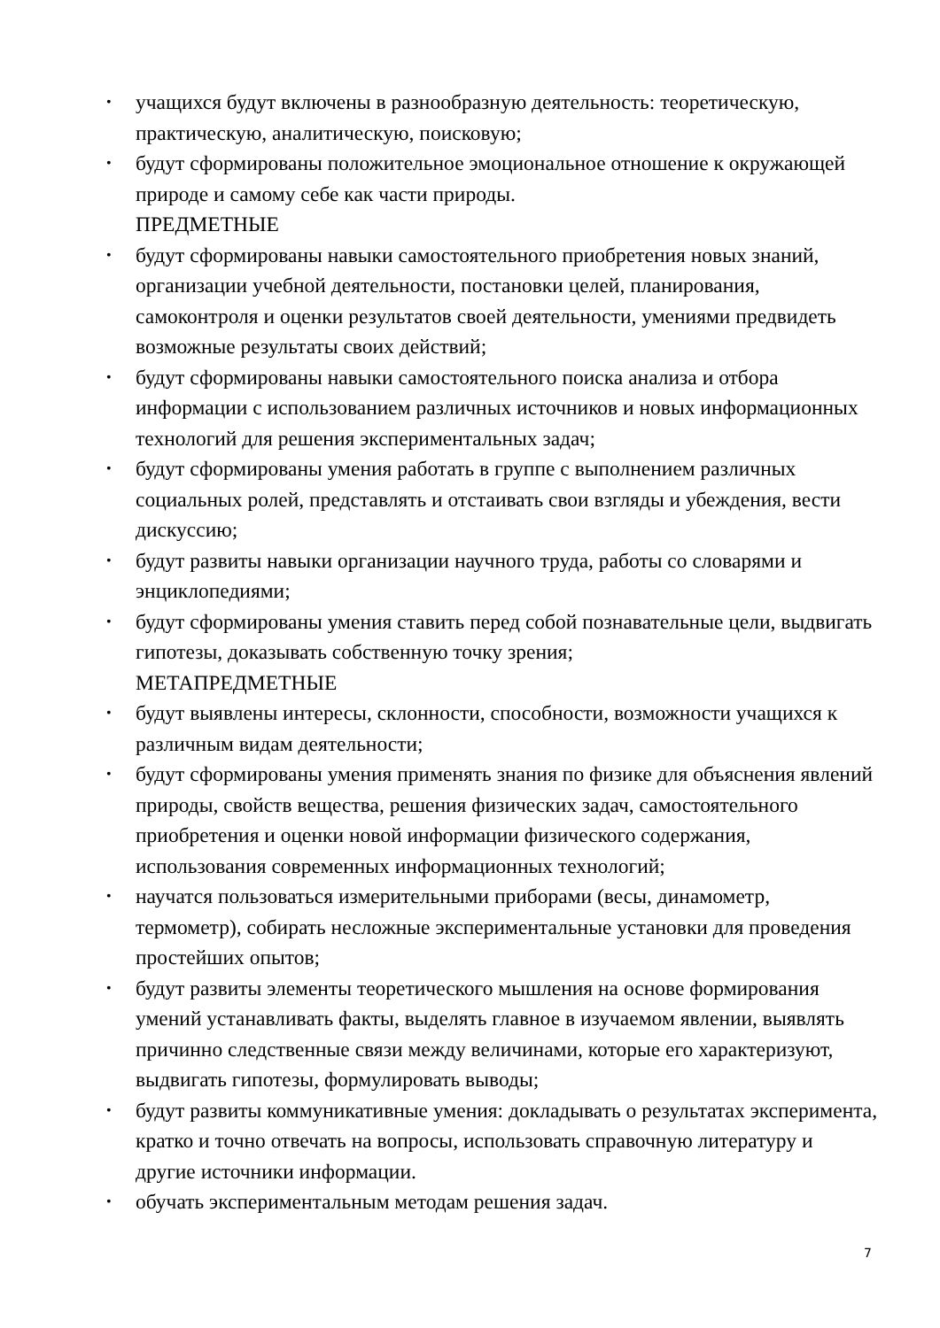учащихся будут включены в разнообразную деятельность: теоретическую, практическую, аналитическую, поисковую;
будут сформированы положительное эмоциональное отношение к окружающей природе и самому себе как части природы.
ПРЕДМЕТНЫЕ
будут сформированы навыки самостоятельного приобретения новых знаний, организации учебной деятельности, постановки целей, планирования, самоконтроля и оценки результатов своей деятельности, умениями предвидеть возможные результаты своих действий;
будут сформированы навыки самостоятельного поиска анализа и отбора информации с использованием различных источников и новых информационных технологий для решения экспериментальных задач;
будут сформированы умения работать в группе с выполнением различных социальных ролей, представлять и отстаивать свои взгляды и убеждения, вести дискуссию;
будут развиты навыки организации научного труда, работы со словарями и энциклопедиями;
будут сформированы умения ставить перед собой познавательные цели, выдвигать гипотезы, доказывать собственную точку зрения;
МЕТАПРЕДМЕТНЫЕ
будут выявлены интересы, склонности, способности, возможности учащихся к различным видам деятельности;
будут сформированы умения применять знания по физике для объяснения явлений природы, свойств вещества, решения физических задач, самостоятельного приобретения и оценки новой информации физического содержания, использования современных информационных технологий;
научатся пользоваться измерительными приборами (весы, динамометр, термометр), собирать несложные экспериментальные установки для проведения простейших опытов;
будут развиты элементы теоретического мышления на основе формирования умений устанавливать факты, выделять главное в изучаемом явлении, выявлять причинно следственные связи между величинами, которые его характеризуют, выдвигать гипотезы, формулировать выводы;
будут развиты коммуникативные умения: докладывать о результатах эксперимента, кратко и точно отвечать на вопросы, использовать справочную литературу и другие источники информации.
обучать экспериментальным методам решения задач.
7